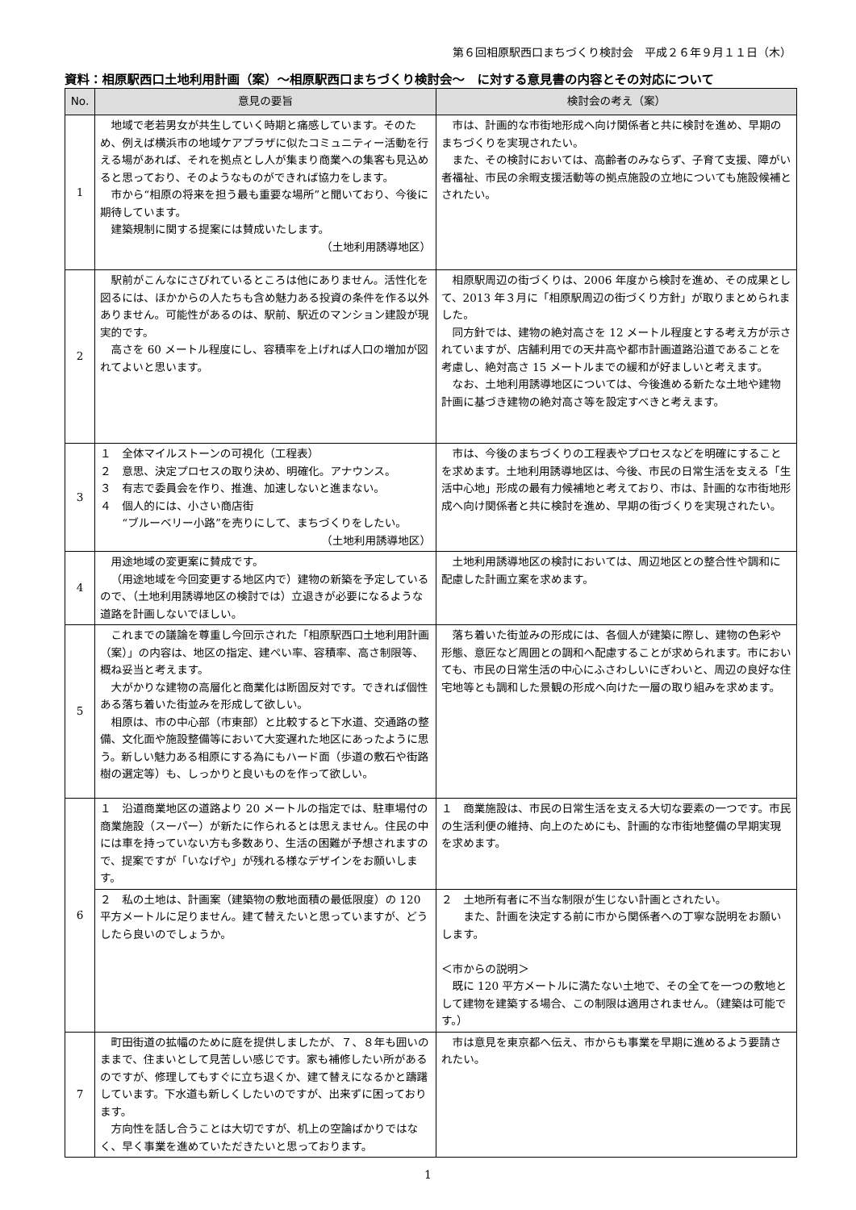第６回相原駅西口まちづくり検討会　平成２６年９月１１日（木）
資料：相原駅西口土地利用計画（案）～相原駅西口まちづくり検討会～　に対する意見書の内容とその対応について
| No. | 意見の要旨 | 検討会の考え（案） |
| --- | --- | --- |
| 1 | 地域で老若男女が共生していく時期と痛感しています。そのため、例えば横浜市の地域ケアプラザに似たコミュニティー活動を行える場があれば、それを拠点とし人が集まり商業への集客も見込めると思っており、そのようなものができれば協力をします。 市から“相原の将来を担う最も重要な場所”と聞いており、今後に期待しています。 建築規制に関する提案には賛成いたします。 （土地利用誘導地区） | 市は、計画的な市街地形成へ向け関係者と共に検討を進め、早期のまちづくりを実現されたい。 また、その検討においては、高齢者のみならず、子育て支援、障がい者福祉、市民の余暇支援活動等の拠点施設の立地についても施設候補とされたい。 |
| 2 | 駅前がこんなにさびれているところは他にありません。活性化を図るには、ほかからの人たちも含め魅力ある投資の条件を作る以外ありません。可能性があるのは、駅前、駅近のマンション建設が現実的です。 高さを 60 メートル程度にし、容積率を上げれば人口の増加が図れてよいと思います。 | 相原駅周辺の街づくりは、2006 年度から検討を進め、その成果として、2013 年３月に「相原駅周辺の街づくり方針」が取りまとめられました。 同方針では、建物の絶対高さを 12 メートル程度とする考え方が示されていますが、店舗利用での天井高や都市計画道路沿道であることを考慮し、絶対高さ 15 メートルまでの緩和が好ましいと考えます。 なお、土地利用誘導地区については、今後進める新たな土地や建物計画に基づき建物の絶対高さ等を設定すべきと考えます。 |
| 3 | １ 全体マイルストーンの可視化（工程表） ２ 意思、決定プロセスの取り決め、明確化。アナウンス。 ３ 有志で委員会を作り、推進、加速しないと進まない。 ４ 個人的には、小さい商店街 “ブルーベリー小路”を売りにして、まちづくりをしたい。 （土地利用誘導地区） | 市は、今後のまちづくりの工程表やプロセスなどを明確にすることを求めます。土地利用誘導地区は、今後、市民の日常生活を支える「生活中心地」形成の最有力候補地と考えており、市は、計画的な市街地形成へ向け関係者と共に検討を進め、早期の街づくりを実現されたい。 |
| 4 | 用途地域の変更案に賛成です。 （用途地域を今回変更する地区内で）建物の新築を予定しているので、（土地利用誘導地区の検討では）立退きが必要になるような道路を計画しないでほしい。 | 土地利用誘導地区の検討においては、周辺地区との整合性や調和に配慮した計画立案を求めます。 |
| 5 | これまでの議論を尊重し今回示された「相原駅西口土地利用計画（案）」の内容は、地区の指定、建ぺい率、容積率、高さ制限等、概ね妥当と考えます。 大がかりな建物の高層化と商業化は断固反対です。できれば個性ある落ち着いた街並みを形成して欲しい。 相原は、市の中心部（市東部）と比較すると下水道、交通路の整備、文化面や施設整備等において大変遅れた地区にあったように思う。新しい魅力ある相原にする為にもハード面（歩道の敷石や街路樹の選定等）も、しっかりと良いものを作って欲しい。 | 落ち着いた街並みの形成には、各個人が建築に際し、建物の色彩や形態、意匠など周囲との調和へ配慮することが求められます。市においても、市民の日常生活の中心にふさわしいにぎわいと、周辺の良好な住宅地等とも調和した景観の形成へ向けた一層の取り組みを求めます。 |
| 6 | １ 沿道商業地区の道路より 20 メートルの指定では、駐車場付の商業施設（スーパー）が新たに作られるとは思えません。住民の中には車を持っていない方も多数あり、生活の困難が予想されますので、提案ですが「いなげや」が残れる様なデザインをお願いします。 | １ 商業施設は、市民の日常生活を支える大切な要素の一つです。市民の生活利便の維持、向上のためにも、計画的な市街地整備の早期実現を求めます。 |
| | ２ 私の土地は、計画案（建築物の敷地面積の最低限度）の 120 平方メートルに足りません。建て替えたいと思っていますが、どうしたら良いのでしょうか。 | ２ 土地所有者に不当な制限が生じない計画とされたい。 また、計画を決定する前に市から関係者への丁寧な説明をお願いします。 ＜市からの説明＞ 既に 120 平方メートルに満たない土地で、その全てを一つの敷地として建物を建築する場合、この制限は適用されません。（建築は可能です。） |
| 7 | 町田街道の拡幅のために庭を提供しましたが、７、８年も囲いのままで、住まいとして見苦しい感じです。家も補修したい所があるのですが、修理してもすぐに立ち退くか、建て替えになるかと躊躇しています。下水道も新しくしたいのですが、出来ずに困っております。 方向性を話し合うことは大切ですが、机上の空論ばかりではなく、早く事業を進めていただきたいと思っております。 | 市は意見を東京都へ伝え、市からも事業を早期に進めるよう要請されたい。 |
1